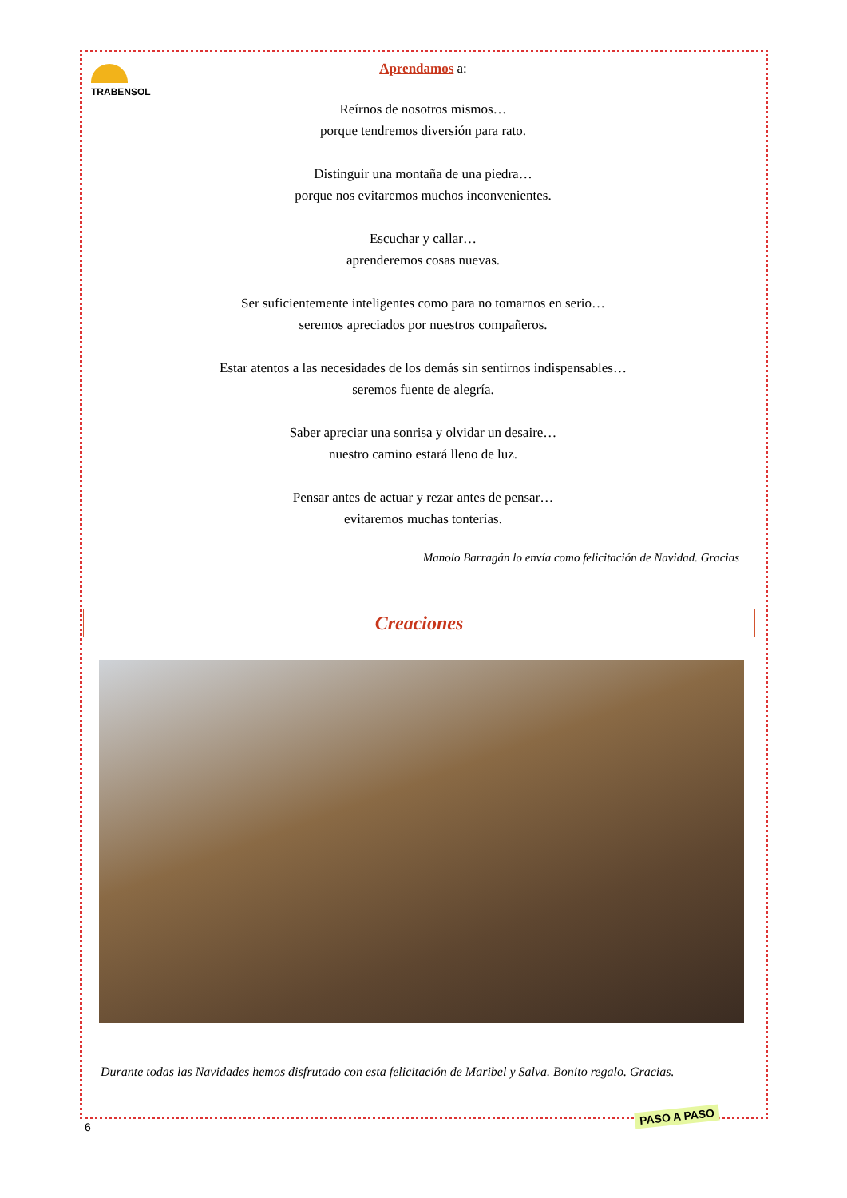TRABENSOL
Aprendamos a:
Reírnos de nosotros mismos…
porque tendremos diversión para rato.
Distinguir una montaña de una piedra…
porque nos evitaremos muchos inconvenientes.
Escuchar y callar…
aprenderemos cosas nuevas.
Ser suficientemente inteligentes como para no tomarnos en serio…
seremos apreciados por nuestros compañeros.
Estar atentos a las necesidades de los demás sin sentirnos indispensables…
seremos fuente de alegría.
Saber apreciar una sonrisa y olvidar un desaire…
nuestro camino estará lleno de luz.
Pensar antes de actuar y rezar antes de pensar…
evitaremos muchas tonterías.
Manolo Barragán lo envía como felicitación de Navidad. Gracias
Creaciones
Durante todas las Navidades hemos disfrutado con esta felicitación de Maribel y Salva. Bonito regalo. Gracias.
6
PASO A PASO